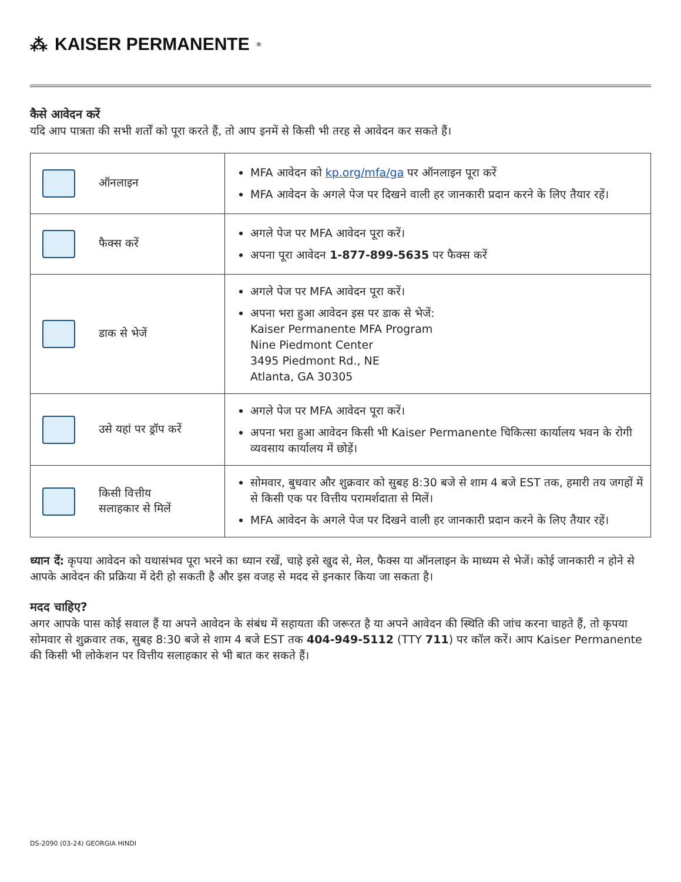⁂ KAISER PERMANENTE<sup>®</sup>
कैसे आवेदन करें
यदि आप पात्रता की सभी शर्तों को पूरा करते हैं, तो आप इनमें से किसी भी तरह से आवेदन कर सकते हैं।
| ऑनलाइन | MFA आवेदन को kp.org/mfa/ga पर ऑनलाइन पूरा करें MFA आवेदन के अगले पेज पर दिखने वाली हर जानकारी प्रदान करने के लिए तैयार रहें। |
| फैक्स करें | अगले पेज पर MFA आवेदन पूरा करें। अपना पूरा आवेदन 1-877-899-5635 पर फैक्स करें |
| डाक से भेजें | अगले पेज पर MFA आवेदन पूरा करें। अपना भरा हुआ आवेदन इस पर डाक से भेजें: Kaiser Permanente MFA Program Nine Piedmont Center 3495 Piedmont Rd., NE Atlanta, GA 30305 |
| उसे यहां पर ड्रॉप करें | अगले पेज पर MFA आवेदन पूरा करें। अपना भरा हुआ आवेदन किसी भी Kaiser Permanente चिकित्सा कार्यालय भवन के रोगी व्यवसाय कार्यालय में छोड़ें। |
| किसी वित्तीय सलाहकार से मिलें | सोमवार, बुधवार और शुक्रवार को सुबह 8:30 बजे से शाम 4 बजे EST तक, हमारी तय जगहों में से किसी एक पर वित्तीय परामर्शदाता से मिलें। MFA आवेदन के अगले पेज पर दिखने वाली हर जानकारी प्रदान करने के लिए तैयार रहें। |
ध्यान दें: कृपया आवेदन को यथासंभव पूरा भरने का ध्यान रखें, चाहे इसे खुद से, मेल, फैक्स या ऑनलाइन के माध्यम से भेजें। कोई जानकारी न होने से आपके आवेदन की प्रक्रिया में देरी हो सकती है और इस वजह से मदद से इनकार किया जा सकता है।
मदद चाहिए?
अगर आपके पास कोई सवाल हैं या अपने आवेदन के संबंध में सहायता की जरूरत है या अपने आवेदन की स्थिति की जांच करना चाहते हैं, तो कृपया सोमवार से शुक्रवार तक, सुबह 8:30 बजे से शाम 4 बजे EST तक 404-949-5112 (TTY 711) पर कॉल करें। आप Kaiser Permanente की किसी भी लोकेशन पर वित्तीय सलाहकार से भी बात कर सकते हैं।
DS-2090 (03-24) GEORGIA HINDI